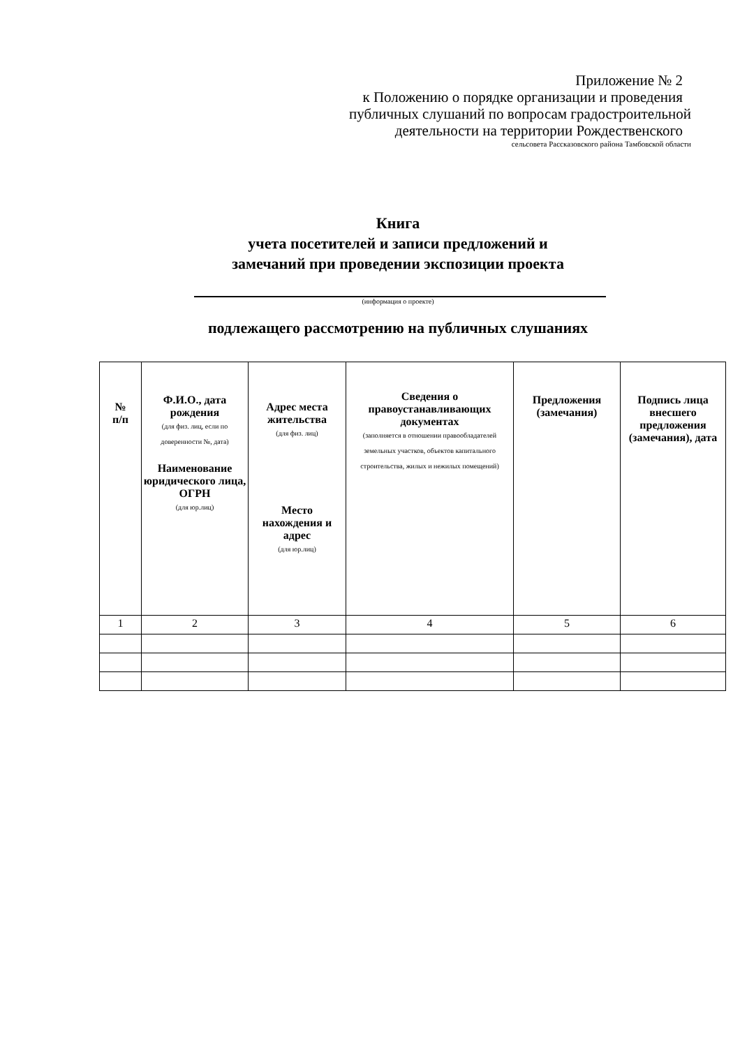Приложение № 2
к Положению о порядке организации и проведения
публичных слушаний по вопросам градостроительной
деятельности на территории Рождественского
сельсовета Рассказовского района Тамбовской области
Книга
учета посетителей и записи предложений и
замечаний при проведении экспозиции проекта
(информация о проекте)
подлежащего рассмотрению на публичных слушаниях
| № п/п | Ф.И.О., дата рождения (для физ. лиц, если по доверенности №, дата) Наименование юридического лица, ОГРН (для юр.лиц) | Адрес места жительства (для физ. лиц) Место нахождения и адрес (для юр.лиц) | Сведения о правоустанавливающих документах (заполняется в отношении правообладателей земельных участков, объектов капитального строительства, жилых и нежилых помещений) | Предложения (замечания) | Подпись лица внесшего предложения (замечания), дата |
| --- | --- | --- | --- | --- | --- |
| 1 | 2 | 3 | 4 | 5 | 6 |